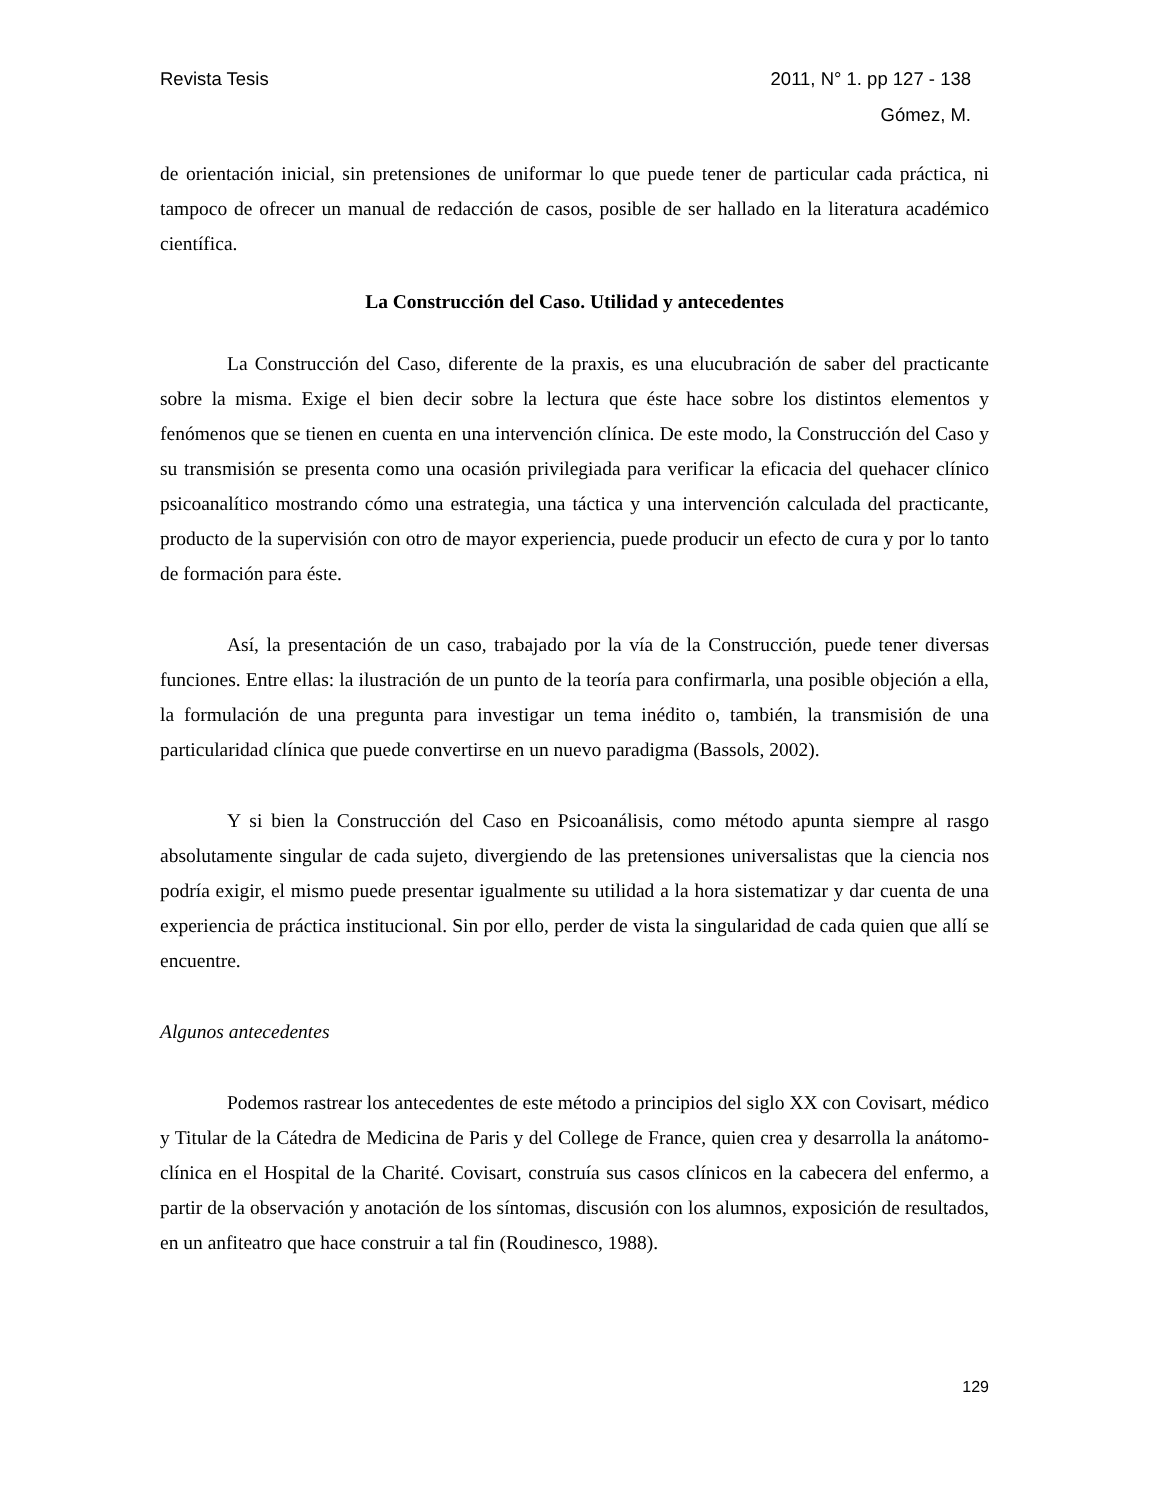Revista Tesis 2011, N° 1. pp 127 - 138
Gómez, M.
de orientación inicial, sin pretensiones de uniformar lo que puede tener de particular cada práctica, ni tampoco de ofrecer un manual de redacción de casos, posible de ser hallado en la literatura académico científica.
La Construcción del Caso. Utilidad y antecedentes
La Construcción del Caso, diferente de la praxis, es una elucubración de saber del practicante sobre la misma. Exige el bien decir sobre la lectura que éste hace sobre los distintos elementos y fenómenos que se tienen en cuenta en una intervención clínica. De este modo, la Construcción del Caso y su transmisión se presenta como una ocasión privilegiada para verificar la eficacia del quehacer clínico psicoanalítico mostrando cómo una estrategia, una táctica y una intervención calculada del practicante, producto de la supervisión con otro de mayor experiencia, puede producir un efecto de cura y por lo tanto de formación para éste.
Así, la presentación de un caso, trabajado por la vía de la Construcción, puede tener diversas funciones. Entre ellas: la ilustración de un punto de la teoría para confirmarla, una posible objeción a ella, la formulación de una pregunta para investigar un tema inédito o, también, la transmisión de una particularidad clínica que puede convertirse en un nuevo paradigma (Bassols, 2002).
Y si bien la Construcción del Caso en Psicoanálisis, como método apunta siempre al rasgo absolutamente singular de cada sujeto, divergiendo de las pretensiones universalistas que la ciencia nos podría exigir, el mismo puede presentar igualmente su utilidad a la hora sistematizar y dar cuenta de una experiencia de práctica institucional. Sin por ello, perder de vista la singularidad de cada quien que allí se encuentre.
Algunos antecedentes
Podemos rastrear los antecedentes de este método a principios del siglo XX con Covisart, médico y Titular de la Cátedra de Medicina de Paris y del College de France, quien crea y desarrolla la anátomo-clínica en el Hospital de la Charité. Covisart, construía sus casos clínicos en la cabecera del enfermo, a partir de la observación y anotación de los síntomas, discusión con los alumnos, exposición de resultados, en un anfiteatro que hace construir a tal fin (Roudinesco, 1988).
129